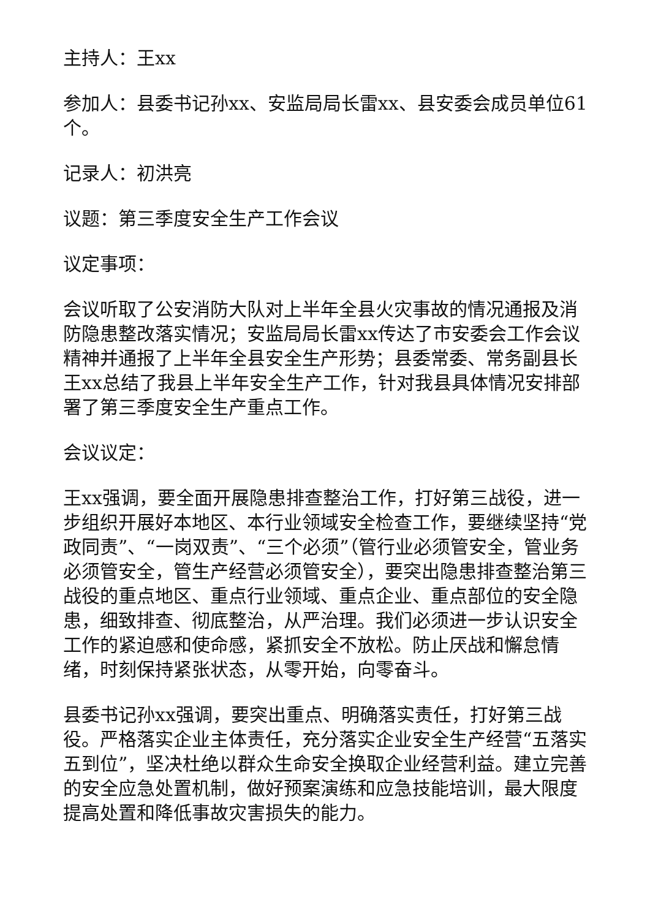主持人：王xx
参加人：县委书记孙xx、安监局局长雷xx、县安委会成员单位61个。
记录人：初洪亮
议题：第三季度安全生产工作会议
议定事项：
会议听取了公安消防大队对上半年全县火灾事故的情况通报及消防隐患整改落实情况；安监局局长雷xx传达了市安委会工作会议精神并通报了上半年全县安全生产形势；县委常委、常务副县长王xx总结了我县上半年安全生产工作，针对我县具体情况安排部署了第三季度安全生产重点工作。
会议议定：
王xx强调，要全面开展隐患排查整治工作，打好第三战役，进一步组织开展好本地区、本行业领域安全检查工作，要继续坚持“党政同责”、“一岗双责”、“三个必须”（管行业必须管安全，管业务必须管安全，管生产经营必须管安全），要突出隐患排查整治第三战役的重点地区、重点行业领域、重点企业、重点部位的安全隐患，细致排查、彻底整治，从严治理。我们必须进一步认识安全工作的紧迫感和使命感，紧抓安全不放松。防止厌战和懈怠情绪，时刻保持紧张状态，从零开始，向零奋斗。
县委书记孙xx强调，要突出重点、明确落实责任，打好第三战役。严格落实企业主体责任，充分落实企业安全生产经营“五落实五到位”，坚决杜绝以群众生命安全换取企业经营利益。建立完善的安全应急处置机制，做好预案演练和应急技能培训，最大限度提高处置和降低事故灾害损失的能力。